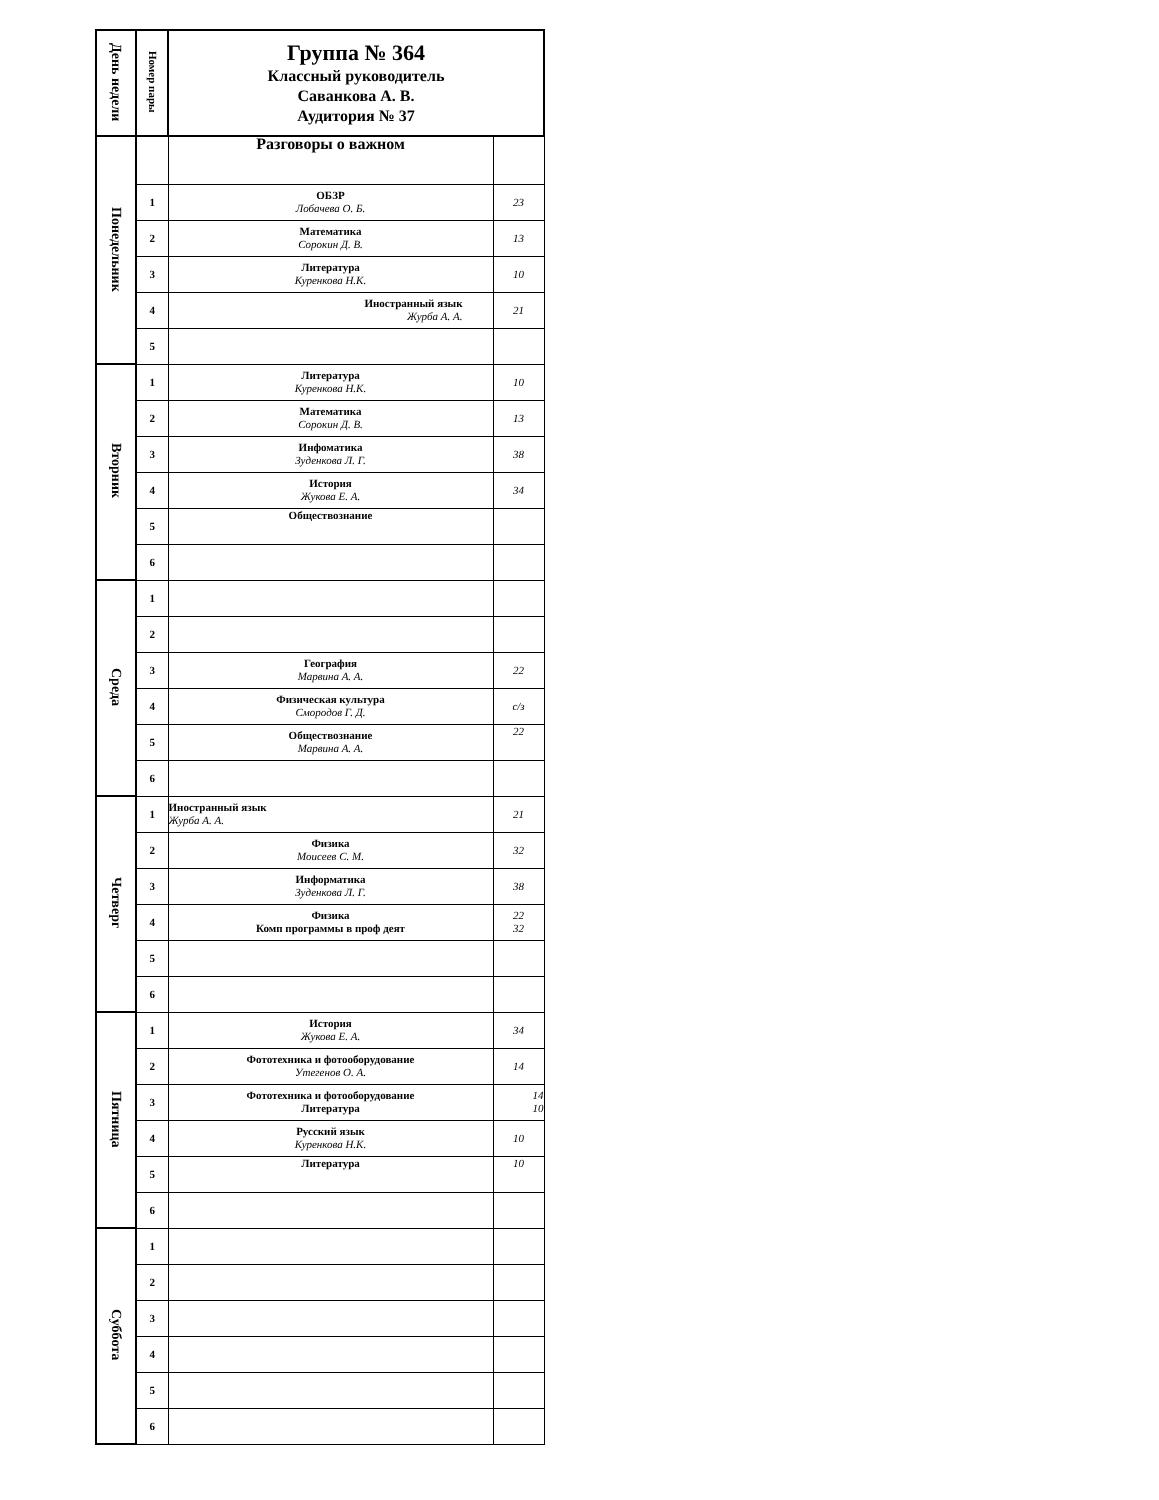| День недели | Номер пары | Группа № 364 Классный руководитель Саванкова А. В. Аудитория № 37 | |
| --- | --- | --- | --- |
| Понедельник | | Разговоры о важном | |
| | 1 | ОБЗР Лобачева О. Б. | 23 |
| | 2 | Математика Сорокин Д. В. | 13 |
| | 3 | Литература Куренкова Н.К. | 10 |
| | 4 | Иностранный язык Журба А. А. | 21 |
| | 5 | | |
| Вторник | 1 | Литература Куренкова Н.К. | 10 |
| | 2 | Математика Сорокин Д. В. | 13 |
| | 3 | Инфоматика Зуденкова Л. Г. | 38 |
| | 4 | История Жукова Е. А. | 34 |
| | 5 | Обществознание | |
| | 6 | | |
| Среда | 1 | | |
| | 2 | | |
| | 3 | География Марвина А. А. | 22 |
| | 4 | Физическая культура Смородов Г. Д. | с/з |
| | 5 | Обществознание Марвина А. А. | 22 |
| | 6 | | |
| Четверг | 1 | Иностранный язык Журба А. А. | 21 |
| | 2 | Физика Моисеев С. М. | 32 |
| | 3 | Информатика Зуденкова Л. Г. | 38 |
| | 4 | Физика Комп программы в проф деят | 22 32 |
| | 5 | | |
| | 6 | | |
| Пятница | 1 | История Жукова Е. А. | 34 |
| | 2 | Фототехника и фотооборудование Утегенов О. А. | 14 |
| | 3 | Фототехника и фотооборудование Литература | 14 10 |
| | 4 | Русский язык Куренкова Н.К. | 10 |
| | 5 | Литература | 10 |
| | 6 | | |
| Суббота | 1 | | |
| | 2 | | |
| | 3 | | |
| | 4 | | |
| | 5 | | |
| | 6 | | |